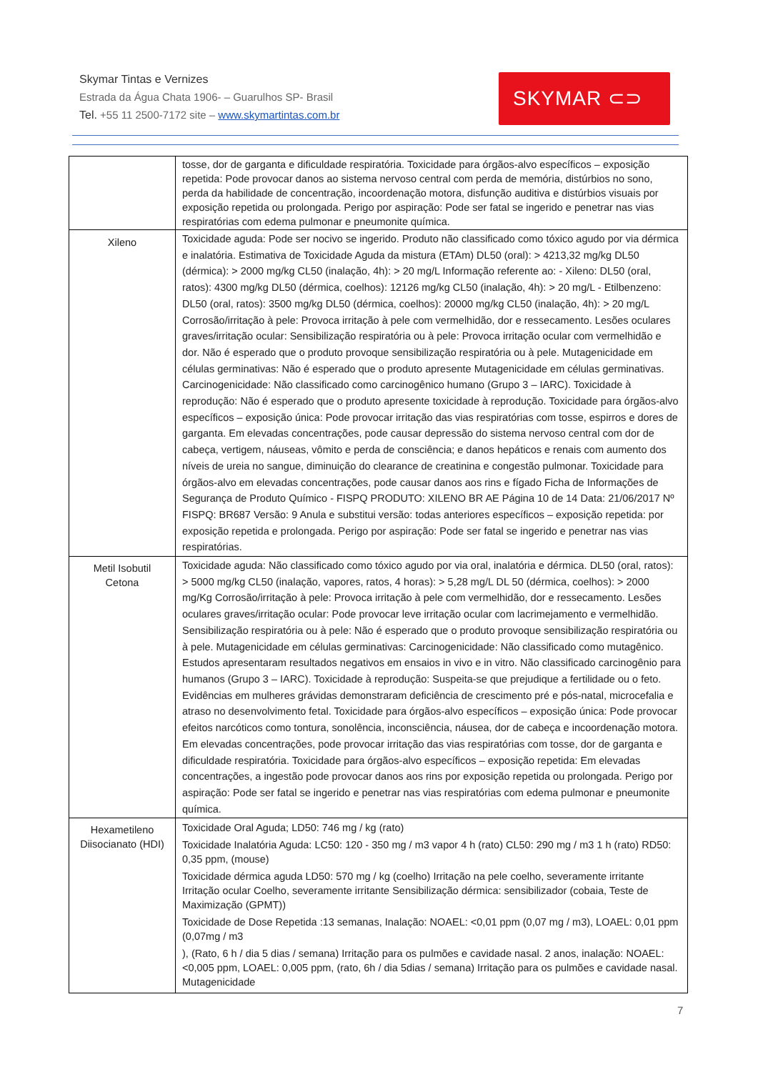Skymar Tintas e Vernizes
Estrada da Água Chata 1906- – Guarulhos SP- Brasil
Tel. +55 11 2500-7172 site – www.skymartintas.com.br
SKYMAR ⊂⊃
| | tosse, dor de garganta e dificuldade respiratória. Toxicidade para órgãos-alvo específicos – exposição repetida: Pode provocar danos ao sistema nervoso central com perda de memória, distúrbios no sono, perda da habilidade de concentração, incoordenação motora, disfunção auditiva e distúrbios visuais por exposição repetida ou prolongada. Perigo por aspiração: Pode ser fatal se ingerido e penetrar nas vias respiratórias com edema pulmonar e pneumonite química. |
| Xileno | Toxicidade aguda: Pode ser nocivo se ingerido. Produto não classificado como tóxico agudo por via dérmica e inalatória. Estimativa de Toxicidade Aguda da mistura (ETAm) DL50 (oral): > 4213,32 mg/kg DL50 (dérmica): > 2000 mg/kg CL50 (inalação, 4h): > 20 mg/L Informação referente ao: - Xileno: DL50 (oral, ratos): 4300 mg/kg DL50 (dérmica, coelhos): 12126 mg/kg CL50 (inalação, 4h): > 20 mg/L - Etilbenzeno: DL50 (oral, ratos): 3500 mg/kg DL50 (dérmica, coelhos): 20000 mg/kg CL50 (inalação, 4h): > 20 mg/L Corrosão/irritação à pele: Provoca irritação à pele com vermelhidão, dor e ressecamento. Lesões oculares graves/irritação ocular: Sensibilização respiratória ou à pele: Provoca irritação ocular com vermelhidão e dor. Não é esperado que o produto provoque sensibilização respiratória ou à pele. Mutagenicidade em células germinativas: Não é esperado que o produto apresente Mutagenicidade em células germinativas. Carcinogenicidade: Não classificado como carcinogênico humano (Grupo 3 – IARC). Toxicidade à reprodução: Não é esperado que o produto apresente toxicidade à reprodução. Toxicidade para órgãos-alvo específicos – exposição única: Pode provocar irritação das vias respiratórias com tosse, espirros e dores de garganta. Em elevadas concentrações, pode causar depressão do sistema nervoso central com dor de cabeça, vertigem, náuseas, vômito e perda de consciência; e danos hepáticos e renais com aumento dos níveis de ureia no sangue, diminuição do clearance de creatinina e congestão pulmonar. Toxicidade para órgãos-alvo em elevadas concentrações, pode causar danos aos rins e fígado Ficha de Informações de Segurança de Produto Químico - FISPQ PRODUTO: XILENO BR AE Página 10 de 14 Data: 21/06/2017 Nº FISPQ: BR687 Versão: 9 Anula e substitui versão: todas anteriores específicos – exposição repetida: por exposição repetida e prolongada. Perigo por aspiração: Pode ser fatal se ingerido e penetrar nas vias respiratórias. |
| Metil Isobutil Cetona | Toxicidade aguda: Não classificado como tóxico agudo por via oral, inalatória e dérmica. DL50 (oral, ratos): > 5000 mg/kg CL50 (inalação, vapores, ratos, 4 horas): > 5,28 mg/L DL 50 (dérmica, coelhos): > 2000 mg/Kg Corrosão/irritação à pele: Provoca irritação à pele com vermelhidão, dor e ressecamento. Lesões oculares graves/irritação ocular: Pode provocar leve irritação ocular com lacrimejamento e vermelhidão. Sensibilização respiratória ou à pele: Não é esperado que o produto provoque sensibilização respiratória ou à pele. Mutagenicidade em células germinativas: Carcinogenicidade: Não classificado como mutagênico. Estudos apresentaram resultados negativos em ensaios in vivo e in vitro. Não classificado carcinogênio para humanos (Grupo 3 – IARC). Toxicidade à reprodução: Suspeita-se que prejudique a fertilidade ou o feto. Evidências em mulheres grávidas demonstraram deficiência de crescimento pré e pós-natal, microcefalia e atraso no desenvolvimento fetal. Toxicidade para órgãos-alvo específicos – exposição única: Pode provocar efeitos narcóticos como tontura, sonolência, inconsciência, náusea, dor de cabeça e incoordenação motora. Em elevadas concentrações, pode provocar irritação das vias respiratórias com tosse, dor de garganta e dificuldade respiratória. Toxicidade para órgãos-alvo específicos – exposição repetida: Em elevadas concentrações, a ingestão pode provocar danos aos rins por exposição repetida ou prolongada. Perigo por aspiração: Pode ser fatal se ingerido e penetrar nas vias respiratórias com edema pulmonar e pneumonite química. |
| Hexametileno Diisocianato (HDI) | Toxicidade Oral Aguda; LD50: 746 mg / kg (rato) Toxicidade Inalatória Aguda: LC50: 120 - 350 mg / m3 vapor 4 h (rato) CL50: 290 mg / m3 1 h (rato) RD50: 0,35 ppm, (mouse) Toxicidade dérmica aguda LD50: 570 mg / kg (coelho) Irritação na pele coelho, severamente irritante Irritação ocular Coelho, severamente irritante Sensibilização dérmica: sensibilizador (cobaia, Teste de Maximização (GPMT)) Toxicidade de Dose Repetida :13 semanas, Inalação: NOAEL: <0,01 ppm (0,07 mg / m3), LOAEL: 0,01 ppm (0,07mg / m3 ), (Rato, 6 h / dia 5 dias / semana) Irritação para os pulmões e cavidade nasal. 2 anos, inalação: NOAEL: <0,005 ppm, LOAEL: 0,005 ppm, (rato, 6h / dia 5dias / semana) Irritação para os pulmões e cavidade nasal. Mutagenicidade |
7